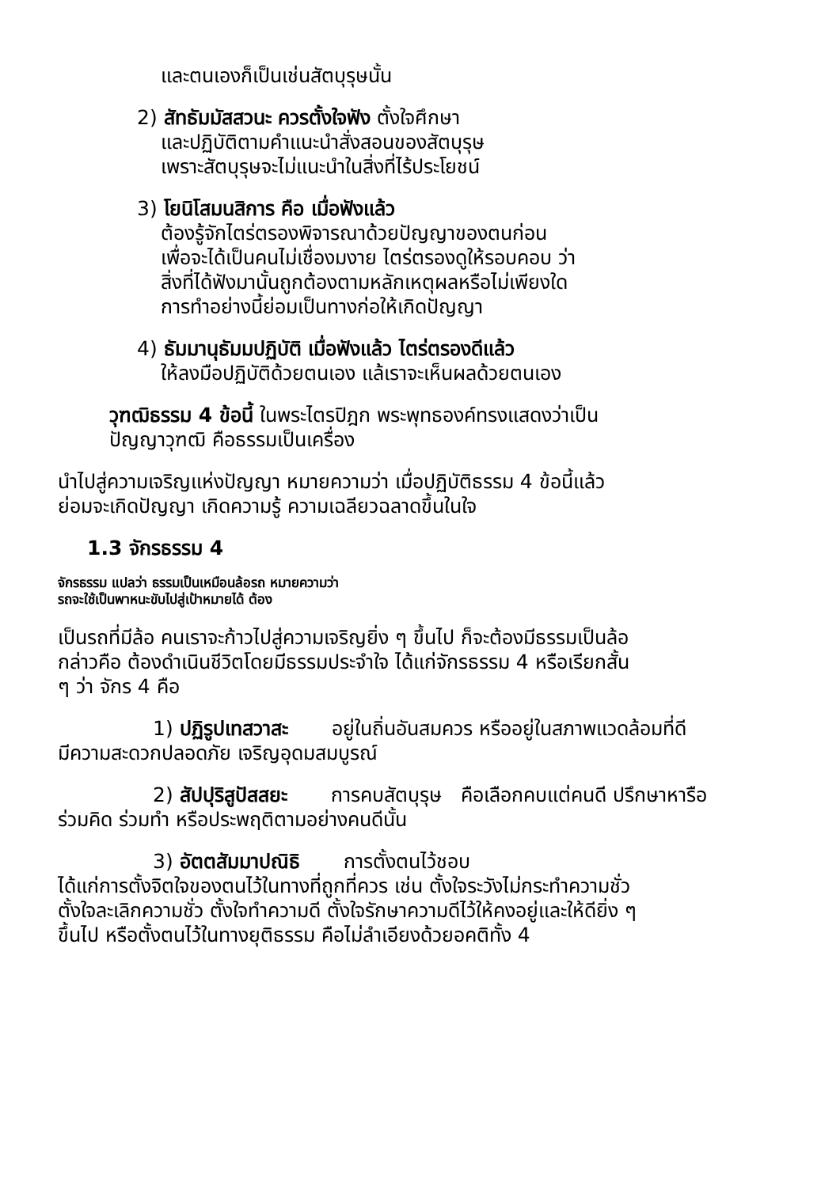และตนเองก็เป็นเช่นสัตบุรุษนั้น
2) สัทธัมมัสสวนะ ควรตั้งใจฟัง ตั้งใจศึกษา
และปฏิบัติตามคำแนะนำสั่งสอนของสัตบุรุษ
เพราะสัตบุรุษจะไม่แนะนำในสิ่งที่ไร้ประโยชน์
3) โยนิโสมนสิการ คือ เมื่อฟังแล้ว
ต้องรู้จักไตร่ตรองพิจารณาด้วยปัญญาของตนก่อน
เพื่อจะได้เป็นคนไม่เชื่องมงาย ไตร่ตรองดูให้รอบคอบ ว่า
สิ่งที่ได้ฟังมานั้นถูกต้องตามหลักเหตุผลหรือไม่เพียงใด
การทำอย่างนี้ย่อมเป็นทางก่อให้เกิดปัญญา
4) ธัมมานุธัมมปฏิบัติ เมื่อฟังแล้ว ไตร่ตรองดีแล้ว
ให้ลงมือปฏิบัติด้วยตนเอง แล้เราจะเห็นผลด้วยตนเอง
วุฑฒิธรรม 4 ข้อนี้ ในพระไตรปิฎก พระพุทธองค์ทรงแสดงว่าเป็น
ปัญญาวุฑฒิ คือธรรมเป็นเครื่อง
นำไปสู่ความเจริญแห่งปัญญา หมายความว่า เมื่อปฏิบัติธรรม 4 ข้อนี้แล้ว
ย่อมจะเกิดปัญญา เกิดความรู้ ความเฉลียวฉลาดขึ้นในใจ
1.3 จักรธรรม 4
จักรธรรม แปลว่า ธรรมเป็นเหมือนล้อรถ หมายความว่า
รถจะใช้เป็นพาหนะขับไปสู่เป้าหมายได้ ต้อง
เป็นรถที่มีล้อ คนเราจะก้าวไปสู่ความเจริญยิ่ง ๆ ขึ้นไป ก็จะต้องมีธรรมเป็นล้อ
กล่าวคือ ต้องดำเนินชีวิตโดยมีธรรมประจำใจ ได้แก่จักรธรรม 4 หรือเรียกสั้น
ๆ ว่า จักร 4 คือ
1) ปฏิรูปเทสวาสะ อยู่ในถิ่นอันสมควร หรืออยู่ในสภาพแวดล้อมที่ดี
มีความสะดวกปลอดภัย เจริญอุดมสมบูรณ์
2) สัปปุริสูปัสสยะ การคบสัตบุรุษ คือเลือกคบแต่คนดี ปรึกษาหารือ
ร่วมคิด ร่วมทำ หรือประพฤติตามอย่างคนดีนั้น
3) อัตตสัมมาปณิธิ การตั้งตนไว้ชอบ
ได้แก่การตั้งจิตใจของตนไว้ในทางที่ถูกที่ควร เช่น ตั้งใจระวังไม่กระทำความชั่ว
ตั้งใจละเลิกความชั่ว ตั้งใจทำความดี ตั้งใจรักษาความดีไว้ให้คงอยู่และให้ดียิ่ง ๆ
ขึ้นไป หรือตั้งตนไว้ในทางยุติธรรม คือไม่ลำเอียงด้วยอคติทั้ง 4